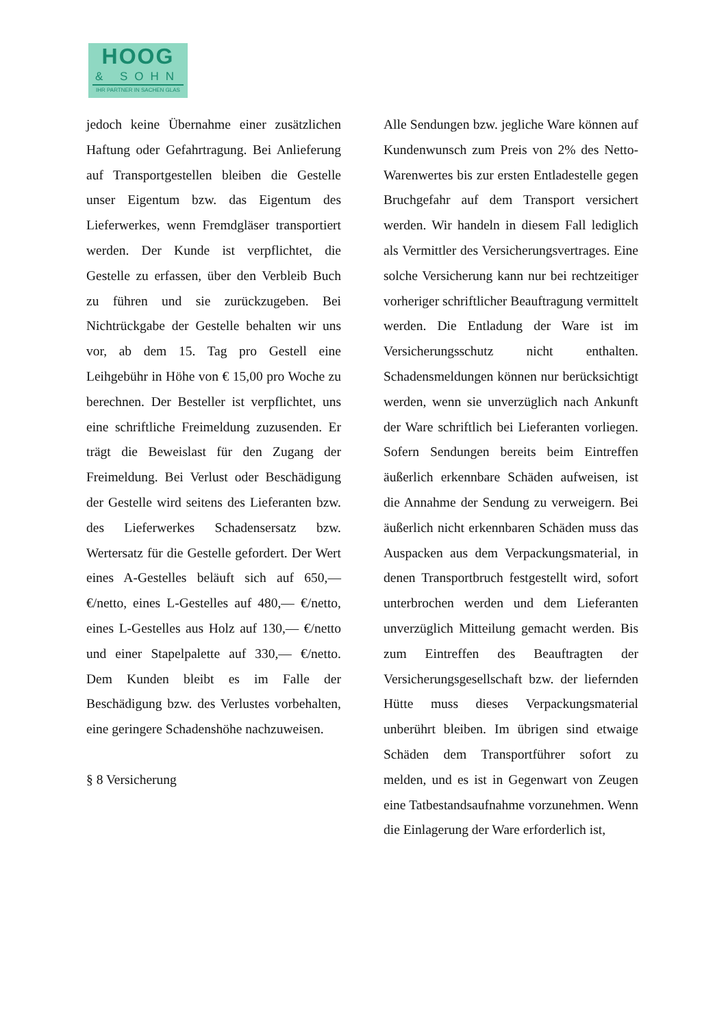HOOG
& SOHN
IHR PARTNER IN SACHEN GLAS
jedoch keine Übernahme einer zusätzlichen Haftung oder Gefahrtragung. Bei Anlieferung auf Transportgestellen bleiben die Gestelle unser Eigentum bzw. das Eigentum des Lieferwerkes, wenn Fremdgläser transportiert werden. Der Kunde ist verpflichtet, die Gestelle zu erfassen, über den Verbleib Buch zu führen und sie zurückzugeben. Bei Nichtrückgabe der Gestelle behalten wir uns vor, ab dem 15. Tag pro Gestell eine Leihgebühr in Höhe von € 15,00 pro Woche zu berechnen. Der Besteller ist verpflichtet, uns eine schriftliche Freimeldung zuzusenden. Er trägt die Beweislast für den Zugang der Freimeldung. Bei Verlust oder Beschädigung der Gestelle wird seitens des Lieferanten bzw. des Lieferwerkes Schadensersatz bzw. Wertersatz für die Gestelle gefordert. Der Wert eines A-Gestelles beläuft sich auf 650,— €/netto, eines L-Gestelles auf 480,— €/netto, eines L-Gestelles aus Holz auf 130,— €/netto und einer Stapelpalette auf 330,— €/netto. Dem Kunden bleibt es im Falle der Beschädigung bzw. des Verlustes vorbehalten, eine geringere Schadenshöhe nachzuweisen.
§ 8 Versicherung
Alle Sendungen bzw. jegliche Ware können auf Kundenwunsch zum Preis von 2% des Netto-Warenwertes bis zur ersten Entladestelle gegen Bruchgefahr auf dem Transport versichert werden. Wir handeln in diesem Fall lediglich als Vermittler des Versicherungsvertrages. Eine solche Versicherung kann nur bei rechtzeitiger vorheriger schriftlicher Beauftragung vermittelt werden. Die Entladung der Ware ist im Versicherungsschutz nicht enthalten. Schadensmeldungen können nur berücksichtigt werden, wenn sie unverzüglich nach Ankunft der Ware schriftlich bei Lieferanten vorliegen. Sofern Sendungen bereits beim Eintreffen äußerlich erkennbare Schäden aufweisen, ist die Annahme der Sendung zu verweigern. Bei äußerlich nicht erkennbaren Schäden muss das Auspacken aus dem Verpackungsmaterial, in denen Transportbruch festgestellt wird, sofort unterbrochen werden und dem Lieferanten unverzüglich Mitteilung gemacht werden. Bis zum Eintreffen des Beauftragten der Versicherungsgesellschaft bzw. der liefernden Hütte muss dieses Verpackungsmaterial unberührt bleiben. Im übrigen sind etwaige Schäden dem Transportführer sofort zu melden, und es ist in Gegenwart von Zeugen eine Tatbestandsaufnahme vorzunehmen. Wenn die Einlagerung der Ware erforderlich ist,